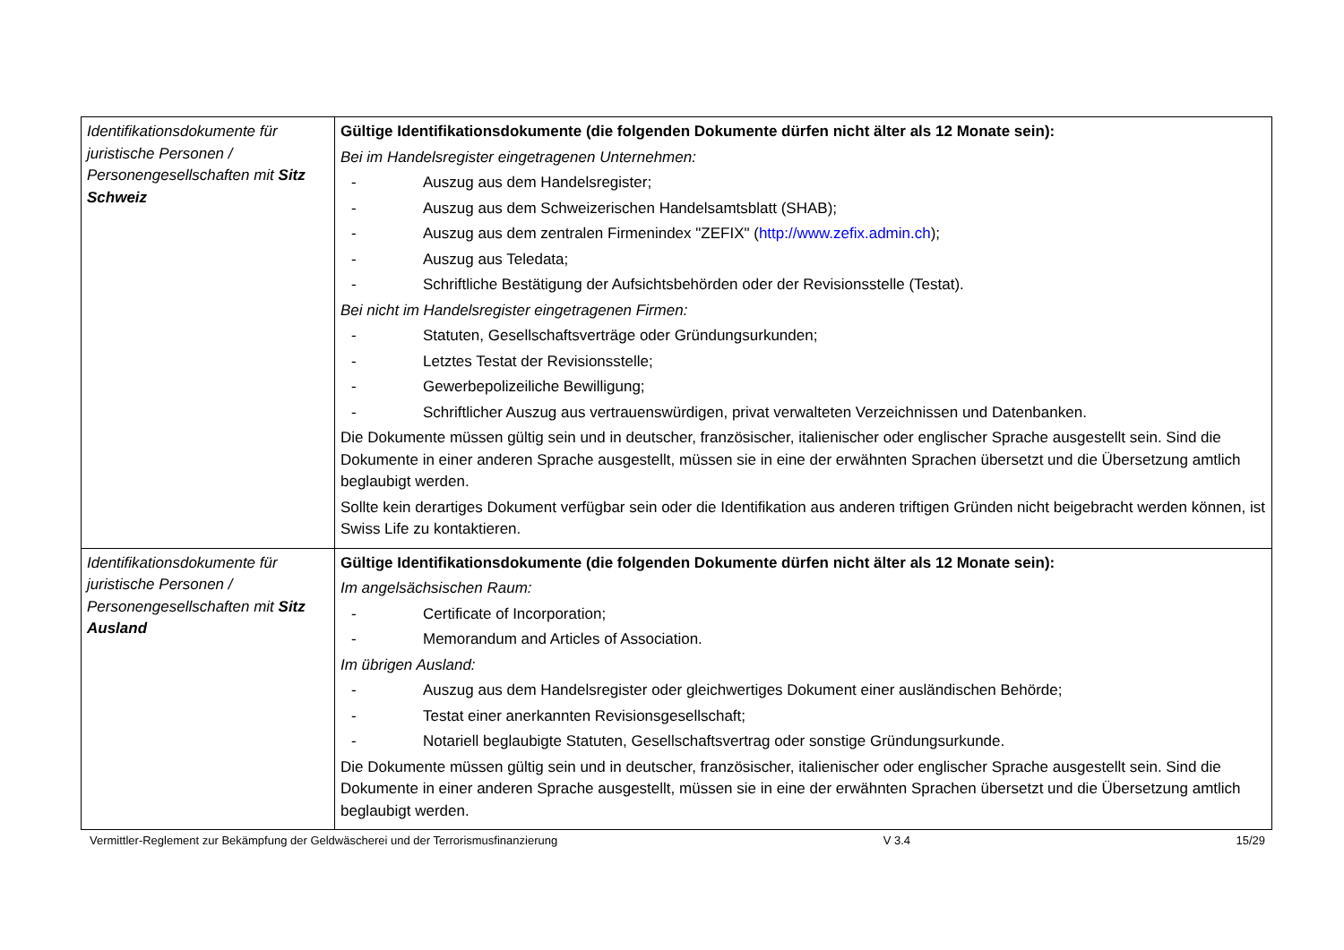| Identifikationsdokumente für juristische Personen / Personengesellschaften mit Sitz Schweiz | Gültige Identifikationsdokumente (die folgenden Dokumente dürfen nicht älter als 12 Monate sein): Bei im Handelsregister eingetragenen Unternehmen: - Auszug aus dem Handelsregister; - Auszug aus dem Schweizerischen Handelsamtsblatt (SHAB); - Auszug aus dem zentralen Firmenindex "ZEFIX" ( http://www.zefix.admin.ch ); - Auszug aus Teledata; - Schriftliche Bestätigung der Aufsichtsbehörden oder der Revisionsstelle (Testat). Bei nicht im Handelsregister eingetragenen Firmen: - Statuten, Gesellschaftsverträge oder Gründungsurkunden; - Letztes Testat der Revisionsstelle; - Gewerbepolizeiliche Bewilligung; - Schriftlicher Auszug aus vertrauenswürdigen, privat verwalteten Verzeichnissen und Datenbanken. Die Dokumente müssen gültig sein und in deutscher, französischer, italienischer oder englischer Sprache ausgestellt sein. Sind die Dokumente in einer anderen Sprache ausgestellt, müssen sie in eine der erwähnten Sprachen übersetzt und die Übersetzung amtlich beglaubigt werden. Sollte kein derartiges Dokument verfügbar sein oder die Identifikation aus anderen triftigen Gründen nicht beigebracht werden können, ist Swiss Life zu kontaktieren. |
| Identifikationsdokumente für juristische Personen / Personengesellschaften mit Sitz Ausland | Gültige Identifikationsdokumente (die folgenden Dokumente dürfen nicht älter als 12 Monate sein): Im angelsächsischen Raum: - Certificate of Incorporation; - Memorandum and Articles of Association. Im übrigen Ausland: - Auszug aus dem Handelsregister oder gleichwertiges Dokument einer ausländischen Behörde; - Testat einer anerkannten Revisionsgesellschaft; - Notariell beglaubigte Statuten, Gesellschaftsvertrag oder sonstige Gründungsurkunde. Die Dokumente müssen gültig sein und in deutscher, französischer, italienischer oder englischer Sprache ausgestellt sein. Sind die Dokumente in einer anderen Sprache ausgestellt, müssen sie in eine der erwähnten Sprachen übersetzt und die Übersetzung amtlich beglaubigt werden. |
Vermittler-Reglement zur Bekämpfung der Geldwäscherei und der Terrorismusfinanzierung V 3.4 15/29